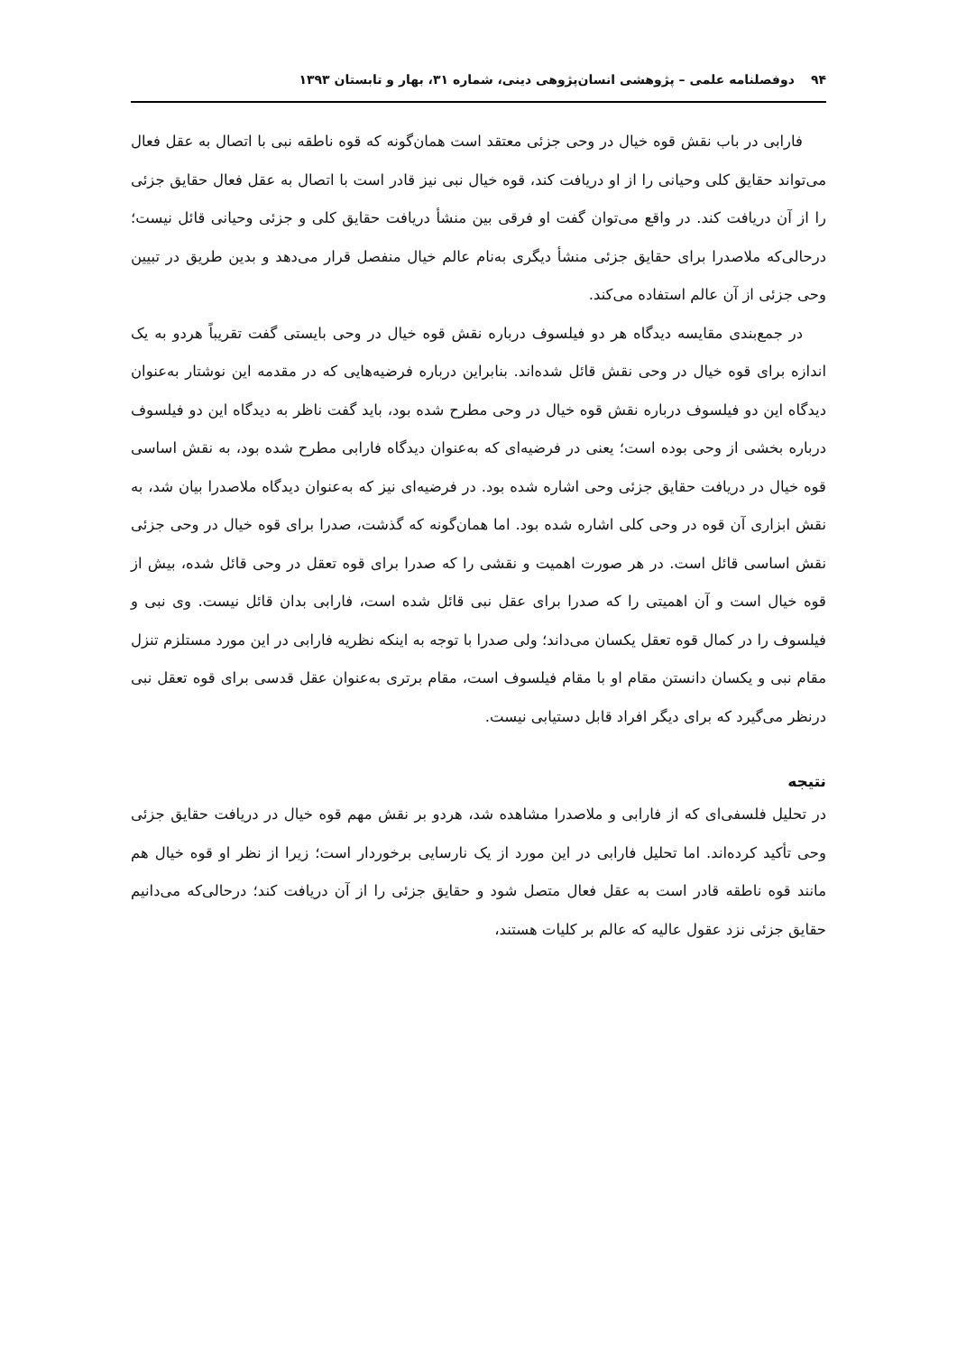۹۴ دوفصلنامه علمی – پژوهشی انسان‌پژوهی دینی، شماره ۳۱، بهار و تابستان ۱۳۹۳
فارابی در باب نقش قوه خیال در وحی جزئی معتقد است همان‌گونه که قوه ناطقه نبی با اتصال به عقل فعال می‌تواند حقایق کلی وحیانی را از او دریافت کند، قوه خیال نبی نیز قادر است با اتصال به عقل فعال حقایق جزئی را از آن دریافت کند. در واقع می‌توان گفت او فرقی بین منشأ دریافت حقایق کلی و جزئی وحیانی قائل نیست؛ درحالی‌که ملاصدرا برای حقایق جزئی منشأ دیگری به‌نام عالم خیال منفصل قرار می‌دهد و بدین طریق در تبیین وحی جزئی از آن عالم استفاده می‌کند.
در جمع‌بندی مقایسه دیدگاه هر دو فیلسوف درباره نقش قوه خیال در وحی بایستی گفت تقریباً هردو به یک اندازه برای قوه خیال در وحی نقش قائل شده‌اند. بنابراین درباره فرضیه‌هایی که در مقدمه این نوشتار به‌عنوان دیدگاه این دو فیلسوف درباره نقش قوه خیال در وحی مطرح شده بود، باید گفت ناظر به دیدگاه این دو فیلسوف درباره بخشی از وحی بوده است؛ یعنی در فرضیه‌ای که به‌عنوان دیدگاه فارابی مطرح شده بود، به نقش اساسی قوه خیال در دریافت حقایق جزئی وحی اشاره شده بود. در فرضیه‌ای نیز که به‌عنوان دیدگاه ملاصدرا بیان شد، به نقش ابزاری آن قوه در وحی کلی اشاره شده بود. اما همان‌گونه که گذشت، صدرا برای قوه خیال در وحی جزئی نقش اساسی قائل است. در هر صورت اهمیت و نقشی را که صدرا برای قوه تعقل در وحی قائل شده، بیش از قوه خیال است و آن اهمیتی را که صدرا برای عقل نبی قائل شده است، فارابی بدان قائل نیست. وی نبی و فیلسوف را در کمال قوه تعقل یکسان می‌داند؛ ولی صدرا با توجه به اینکه نظریه فارابی در این مورد مستلزم تنزل مقام نبی و یکسان دانستن مقام او با مقام فیلسوف است، مقام برتری به‌عنوان عقل قدسی برای قوه تعقل نبی درنظر می‌گیرد که برای دیگر افراد قابل دستیابی نیست.
نتیجه
در تحلیل فلسفی‌ای که از فارابی و ملاصدرا مشاهده شد، هردو بر نقش مهم قوه خیال در دریافت حقایق جزئی وحی تأکید کرده‌اند. اما تحلیل فارابی در این مورد از یک نارسایی برخوردار است؛ زیرا از نظر او قوه خیال هم مانند قوه ناطقه قادر است به عقل فعال متصل شود و حقایق جزئی را از آن دریافت کند؛ درحالی‌که می‌دانیم حقایق جزئی نزد عقول عالیه که عالم بر کلیات هستند،